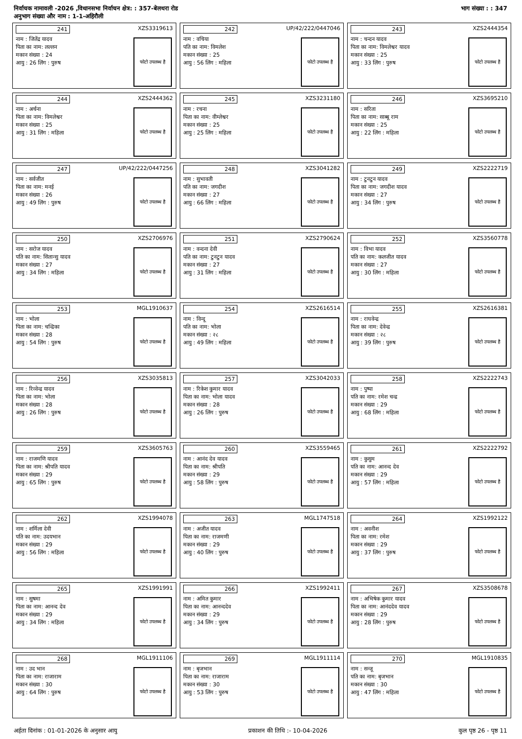निर्वाचक नामावली -2026 ,विधानसभा निर्वाचन क्षेत्र: : 357-बेलथरा रोड भाग संख्या : : 347
अनुभाग संख्या और नाम : 1-1-अहिरौली
241 XZS3319613
नाम : जितेंद्र यादव
पिता का नाम: लल्लन
मकान संख्या : 24
आयु : 26 लिंग : पुरुष
फोटो उपलब्ध है
242 UP/42/222/0447046
नाम : वचिया
पति का नाम: विमलेश
मकान संख्या : 25
आयु : 56 लिंग : महिला
फोटो उपलब्ध है
243 XZS2444354
नाम : चन्दन यादव
पिता का नाम: विमलेश्वर यादव
मकान संख्या : 25
आयु : 33 लिंग : पुरुष
फोटो उपलब्ध है
244 XZS2444362
नाम : अर्चना
पिता का नाम: विमलेश्वर
मकान संख्या : 25
आयु : 31 लिंग : महिला
फोटो उपलब्ध है
245 XZS3231180
नाम : रचना
पिता का नाम: वीम्लेश्वर
मकान संख्या : 25
आयु : 25 लिंग : महिला
फोटो उपलब्ध है
246 XZS3695210
नाम : सरिता
पिता का नाम: साब्बू राम
मकान संख्या : 25
आयु : 22 लिंग : महिला
फोटो उपलब्ध है
247 UP/42/222/0447256
नाम : सर्वजीत
पिता का नाम: मनई
मकान संख्या : 26
आयु : 49 लिंग : पुरुष
फोटो उपलब्ध है
248 XZS3041282
नाम : सुभावती
पति का नाम: जगदीश
मकान संख्या : 27
आयु : 66 लिंग : महिला
फोटो उपलब्ध है
249 XZS2222719
नाम : टुनटुन यादव
पिता का नाम: जगदीश यादव
मकान संख्या : 27
आयु : 34 लिंग : पुरुष
फोटो उपलब्ध है
250 XZS2706976
नाम : सरोज यादव
पति का नाम: सितान्सु यादव
मकान संख्या : 27
आयु : 34 लिंग : महिला
फोटो उपलब्ध है
251 XZS2790624
नाम : वन्दना देवी
पति का नाम: टुनटुन यादव
मकान संख्या : 27
आयु : 31 लिंग : महिला
फोटो उपलब्ध है
252 XZS3560778
नाम : विभा यादव
पति का नाम: कलजीत यादव
मकान संख्या : 27
आयु : 30 लिंग : महिला
फोटो उपलब्ध है
253 MGL1910637
नाम : भोला
पिता का नाम: चन्द्रिका
मकान संख्या : 28
आयु : 54 लिंग : पुरुष
फोटो उपलब्ध है
254 XZS2616514
नाम : विन्दू
पति का नाम: भोला
मकान संख्या : २८
आयु : 49 लिंग : महिला
फोटो उपलब्ध है
255 XZS2616381
नाम : राघवेन्द्र
पिता का नाम: देवेन्द्र
मकान संख्या : २८
आयु : 39 लिंग : पुरुष
फोटो उपलब्ध है
256 XZS3035813
नाम : रिव्वेन्द्र यादव
पिता का नाम: भोला
मकान संख्या : 28
आयु : 26 लिंग : पुरुष
फोटो उपलब्ध है
257 XZS3042033
नाम : रिकेश कुमार यादव
पिता का नाम: भोला यादव
मकान संख्या : 28
आयु : 26 लिंग : पुरुष
फोटो उपलब्ध है
258 XZS2222743
नाम : पुष्पा
पति का नाम: रमेश चन्द्र
मकान संख्या : 29
आयु : 68 लिंग : महिला
फोटो उपलब्ध है
259 XZS3605763
नाम : राजमणि यादव
पिता का नाम: श्रीपति यादव
मकान संख्या : 29
आयु : 65 लिंग : पुरुष
फोटो उपलब्ध है
260 XZS3559465
नाम : आनंद देव यादव
पिता का नाम: श्रीपति
मकान संख्या : 29
आयु : 58 लिंग : पुरुष
फोटो उपलब्ध है
261 XZS2222792
नाम : कुसुम
पति का नाम: आनन्द देव
मकान संख्या : 29
आयु : 57 लिंग : महिला
फोटो उपलब्ध है
262 XZS1994078
नाम : शर्मिला देवी
पति का नाम: उदयभान
मकान संख्या : 29
आयु : 56 लिंग : महिला
फोटो उपलब्ध है
263 MGL1747518
नाम : अजीत यादव
पिता का नाम: राजमणी
मकान संख्या : 29
आयु : 40 लिंग : पुरुष
फोटो उपलब्ध है
264 XZS1992122
नाम : अवनीश
पिता का नाम: रमेश
मकान संख्या : 29
आयु : 37 लिंग : पुरुष
फोटो उपलब्ध है
265 XZS1991991
नाम : सुषमा
पिता का नाम: आनन्द देव
मकान संख्या : 29
आयु : 34 लिंग : महिला
फोटो उपलब्ध है
266 XZS1992411
नाम : अमित कुमार
पिता का नाम: आनन्ददेव
मकान संख्या : 29
आयु : 34 लिंग : पुरुष
फोटो उपलब्ध है
267 XZS3508678
नाम : अभिषेक कुमार यादव
पिता का नाम: आनंददेव यादव
मकान संख्या : 29
आयु : 28 लिंग : पुरुष
फोटो उपलब्ध है
268 MGL1911106
नाम : उद भान
पिता का नाम: राजाराम
मकान संख्या : 30
आयु : 64 लिंग : पुरुष
फोटो उपलब्ध है
269 MGL1911114
नाम : बृजभान
पिता का नाम: राजाराम
मकान संख्या : 30
आयु : 53 लिंग : पुरुष
फोटो उपलब्ध है
270 MGL1910835
नाम : सन्जू
पति का नाम: बृजभान
मकान संख्या : 30
आयु : 47 लिंग : महिला
फोटो उपलब्ध है
अर्हता दिनांक : 01-01-2026 के अनुसार आयु प्रकाशन की तिथि :- 10-04-2026 कुल पृष्ठ 26 - पृष्ठ 11